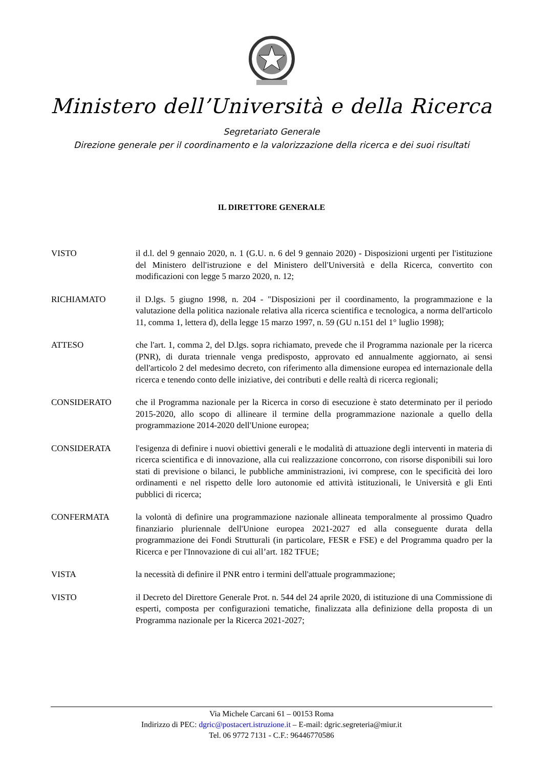Ministero dell’Università e della Ricerca
Segretariato Generale
Direzione generale per il coordinamento e la valorizzazione della ricerca e dei suoi risultati
IL DIRETTORE GENERALE
VISTO il d.l. del 9 gennaio 2020, n. 1 (G.U. n. 6 del 9 gennaio 2020) - Disposizioni urgenti per l'istituzione del Ministero dell'istruzione e del Ministero dell'Università e della Ricerca, convertito con modificazioni con legge 5 marzo 2020, n. 12;
RICHIAMATO il D.lgs. 5 giugno 1998, n. 204 - "Disposizioni per il coordinamento, la programmazione e la valutazione della politica nazionale relativa alla ricerca scientifica e tecnologica, a norma dell'articolo 11, comma 1, lettera d), della legge 15 marzo 1997, n. 59 (GU n.151 del 1° luglio 1998);
ATTESO che l'art. 1, comma 2, del D.lgs. sopra richiamato, prevede che il Programma nazionale per la ricerca (PNR), di durata triennale venga predisposto, approvato ed annualmente aggiornato, ai sensi dell'articolo 2 del medesimo decreto, con riferimento alla dimensione europea ed internazionale della ricerca e tenendo conto delle iniziative, dei contributi e delle realtà di ricerca regionali;
CONSIDERATO che il Programma nazionale per la Ricerca in corso di esecuzione è stato determinato per il periodo 2015-2020, allo scopo di allineare il termine della programmazione nazionale a quello della programmazione 2014-2020 dell'Unione europea;
CONSIDERATA l'esigenza di definire i nuovi obiettivi generali e le modalità di attuazione degli interventi in materia di ricerca scientifica e di innovazione, alla cui realizzazione concorrono, con risorse disponibili sui loro stati di previsione o bilanci, le pubbliche amministrazioni, ivi comprese, con le specificità dei loro ordinamenti e nel rispetto delle loro autonomie ed attività istituzionali, le Università e gli Enti pubblici di ricerca;
CONFERMATA la volontà di definire una programmazione nazionale allineata temporalmente al prossimo Quadro finanziario pluriennale dell'Unione europea 2021-2027 ed alla conseguente durata della programmazione dei Fondi Strutturali (in particolare, FESR e FSE) e del Programma quadro per la Ricerca e per l'Innovazione di cui all’art. 182 TFUE;
VISTA la necessità di definire il PNR entro i termini dell'attuale programmazione;
VISTO il Decreto del Direttore Generale Prot. n. 544 del 24 aprile 2020, di istituzione di una Commissione di esperti, composta per configurazioni tematiche, finalizzata alla definizione della proposta di un Programma nazionale per la Ricerca 2021-2027;
Via Michele Carcani 61 – 00153 Roma
Indirizzo di PEC: dgric@postacert.istruzione.it – E-mail: dgric.segreteria@miur.it
Tel. 06 9772 7131 - C.F.: 96446770586